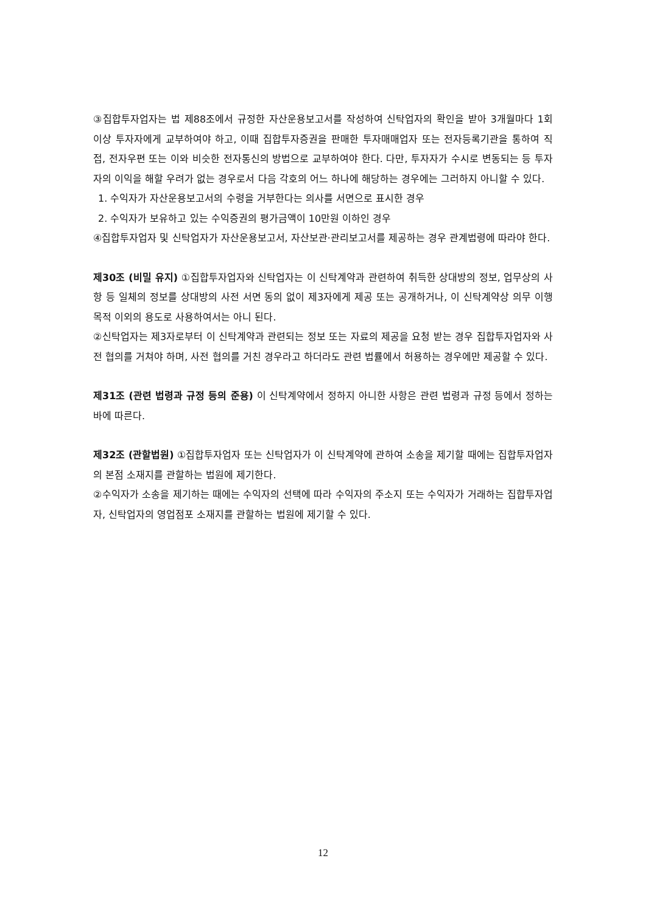③집합투자업자는 법 제88조에서 규정한 자산운용보고서를 작성하여 신탁업자의 확인을 받아 3개월마다 1회 이상 투자자에게 교부하여야 하고, 이때 집합투자증권을 판매한 투자매매업자 또는 전자등록기관을 통하여 직접, 전자우편 또는 이와 비슷한 전자통신의 방법으로 교부하여야 한다. 다만, 투자자가 수시로 변동되는 등 투자자의 이익을 해할 우려가 없는 경우로서 다음 각호의 어느 하나에 해당하는 경우에는 그러하지 아니할 수 있다.
1. 수익자가 자산운용보고서의 수령을 거부한다는 의사를 서면으로 표시한 경우
2. 수익자가 보유하고 있는 수익증권의 평가금액이 10만원 이하인 경우
④집합투자업자 및 신탁업자가 자산운용보고서, 자산보관·관리보고서를 제공하는 경우 관계법령에 따라야 한다.
제30조 (비밀 유지) ①집합투자업자와 신탁업자는 이 신탁계약과 관련하여 취득한 상대방의 정보, 업무상의 사항 등 일체의 정보를 상대방의 사전 서면 동의 없이 제3자에게 제공 또는 공개하거나, 이 신탁계약상 의무 이행 목적 이외의 용도로 사용하여서는 아니 된다.
②신탁업자는 제3자로부터 이 신탁계약과 관련되는 정보 또는 자료의 제공을 요청 받는 경우 집합투자업자와 사전 협의를 거쳐야 하며, 사전 협의를 거친 경우라고 하더라도 관련 법률에서 허용하는 경우에만 제공할 수 있다.
제31조 (관련 법령과 규정 등의 준용) 이 신탁계약에서 정하지 아니한 사항은 관련 법령과 규정 등에서 정하는 바에 따른다.
제32조 (관할법원) ①집합투자업자 또는 신탁업자가 이 신탁계약에 관하여 소송을 제기할 때에는 집합투자업자의 본점 소재지를 관할하는 법원에 제기한다.
②수익자가 소송을 제기하는 때에는 수익자의 선택에 따라 수익자의 주소지 또는 수익자가 거래하는 집합투자업자, 신탁업자의 영업점포 소재지를 관할하는 법원에 제기할 수 있다.
12